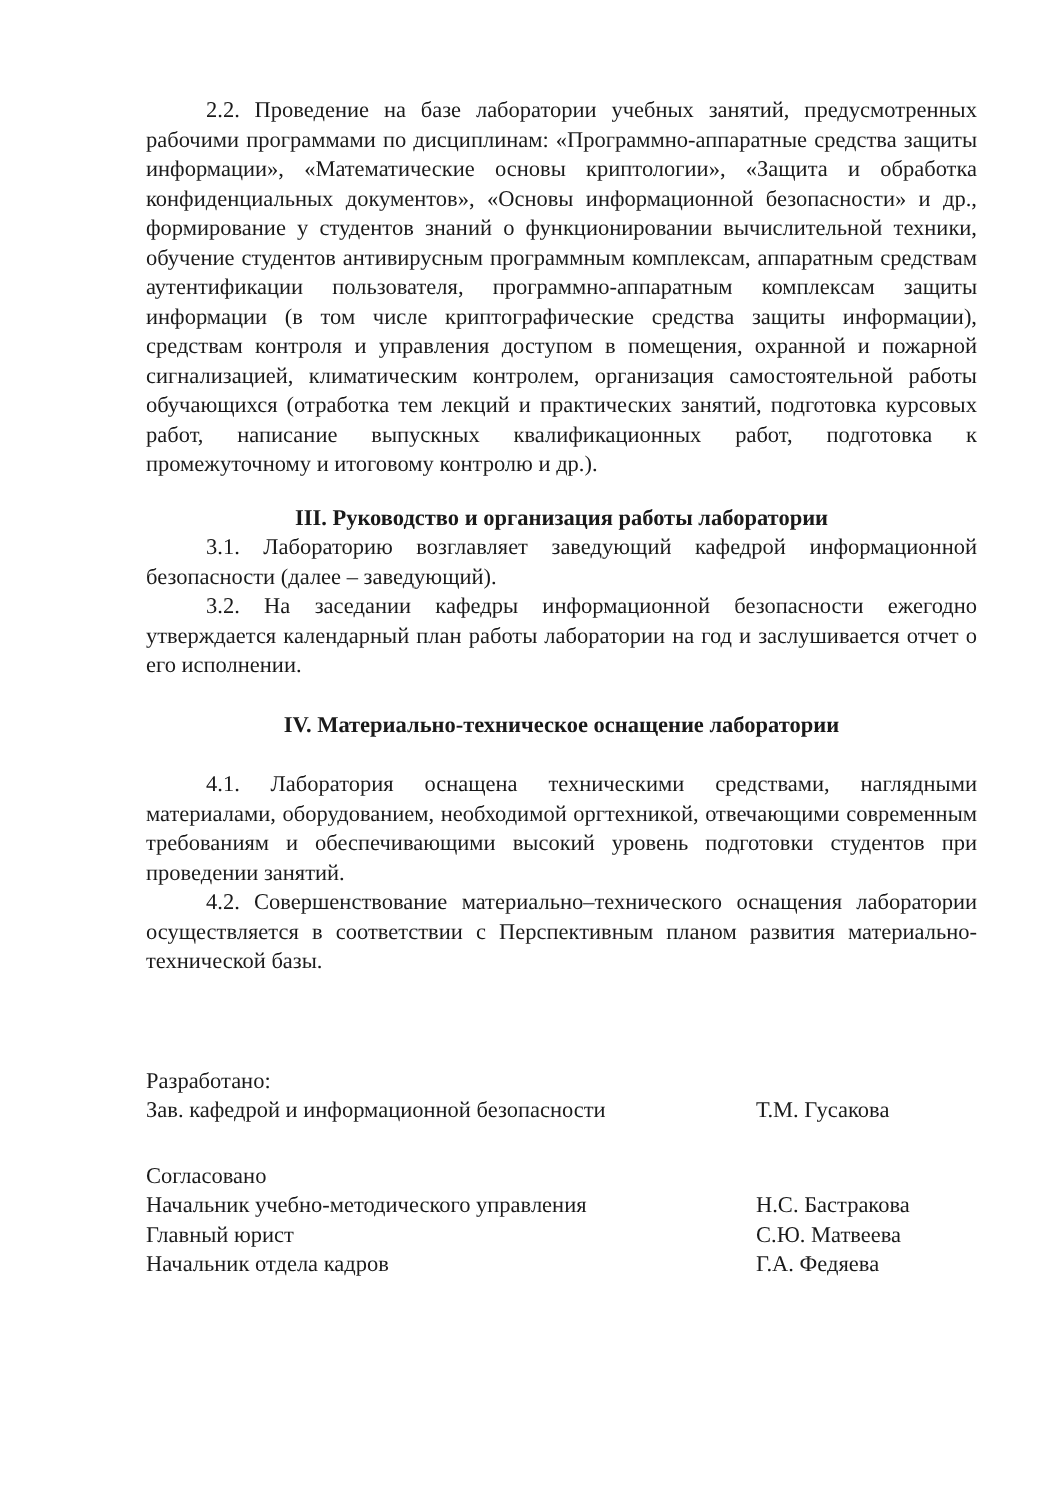2.2. Проведение на базе лаборатории учебных занятий, предусмотренных рабочими программами по дисциплинам: «Программно-аппаратные средства защиты информации», «Математические основы криптологии», «Защита и обработка конфиденциальных документов», «Основы информационной безопасности» и др., формирование у студентов знаний о функционировании вычислительной техники, обучение студентов антивирусным программным комплексам, аппаратным средствам аутентификации пользователя, программно-аппаратным комплексам защиты информации (в том числе криптографические средства защиты информации), средствам контроля и управления доступом в помещения, охранной и пожарной сигнализацией, климатическим контролем, организация самостоятельной работы обучающихся (отработка тем лекций и практических занятий, подготовка курсовых работ, написание выпускных квалификационных работ, подготовка к промежуточному и итоговому контролю и др.).
III. Руководство и организация работы лаборатории
3.1. Лабораторию возглавляет заведующий кафедрой информационной безопасности (далее – заведующий).
3.2. На заседании кафедры информационной безопасности ежегодно утверждается календарный план работы лаборатории на год и заслушивается отчет о его исполнении.
IV. Материально-техническое оснащение лаборатории
4.1. Лаборатория оснащена техническими средствами, наглядными материалами, оборудованием, необходимой оргтехникой, отвечающими современным требованиям и обеспечивающими высокий уровень подготовки студентов при проведении занятий.
4.2. Совершенствование материально–технического оснащения лаборатории осуществляется в соответствии с Перспективным планом развития материально-технической базы.
Разработано:
Зав. кафедрой и информационной безопасности
Т.М. Гусакова
Согласовано
Начальник учебно-методического управления
Главный юрист
Начальник отдела кадров
Н.С. Бастракова
С.Ю. Матвеева
Г.А. Федяева